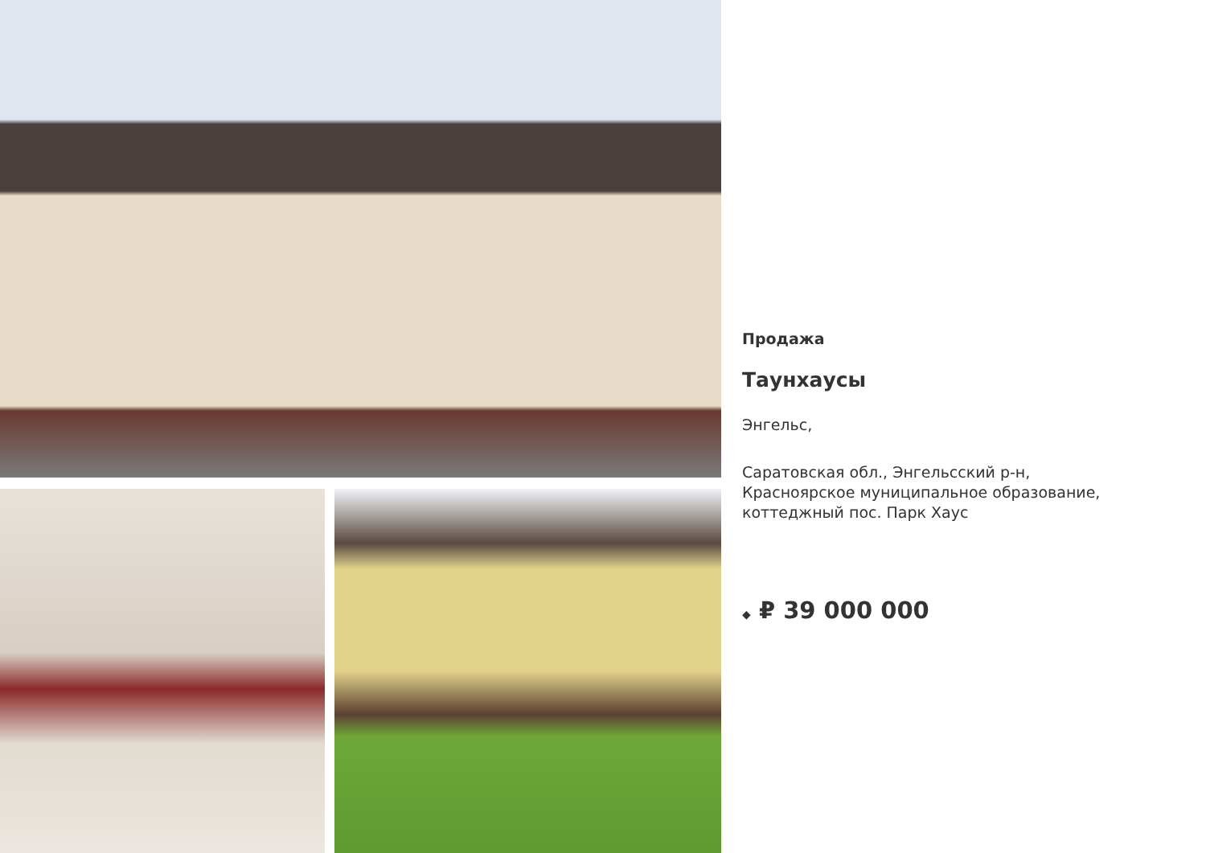Продажа
Таунхаусы
Энгельс,
Саратовская обл., Энгельсский р-н,
Красноярское муниципальное образование,
коттеджный пос. Парк Хаус
◆ ₽ 39 000 000